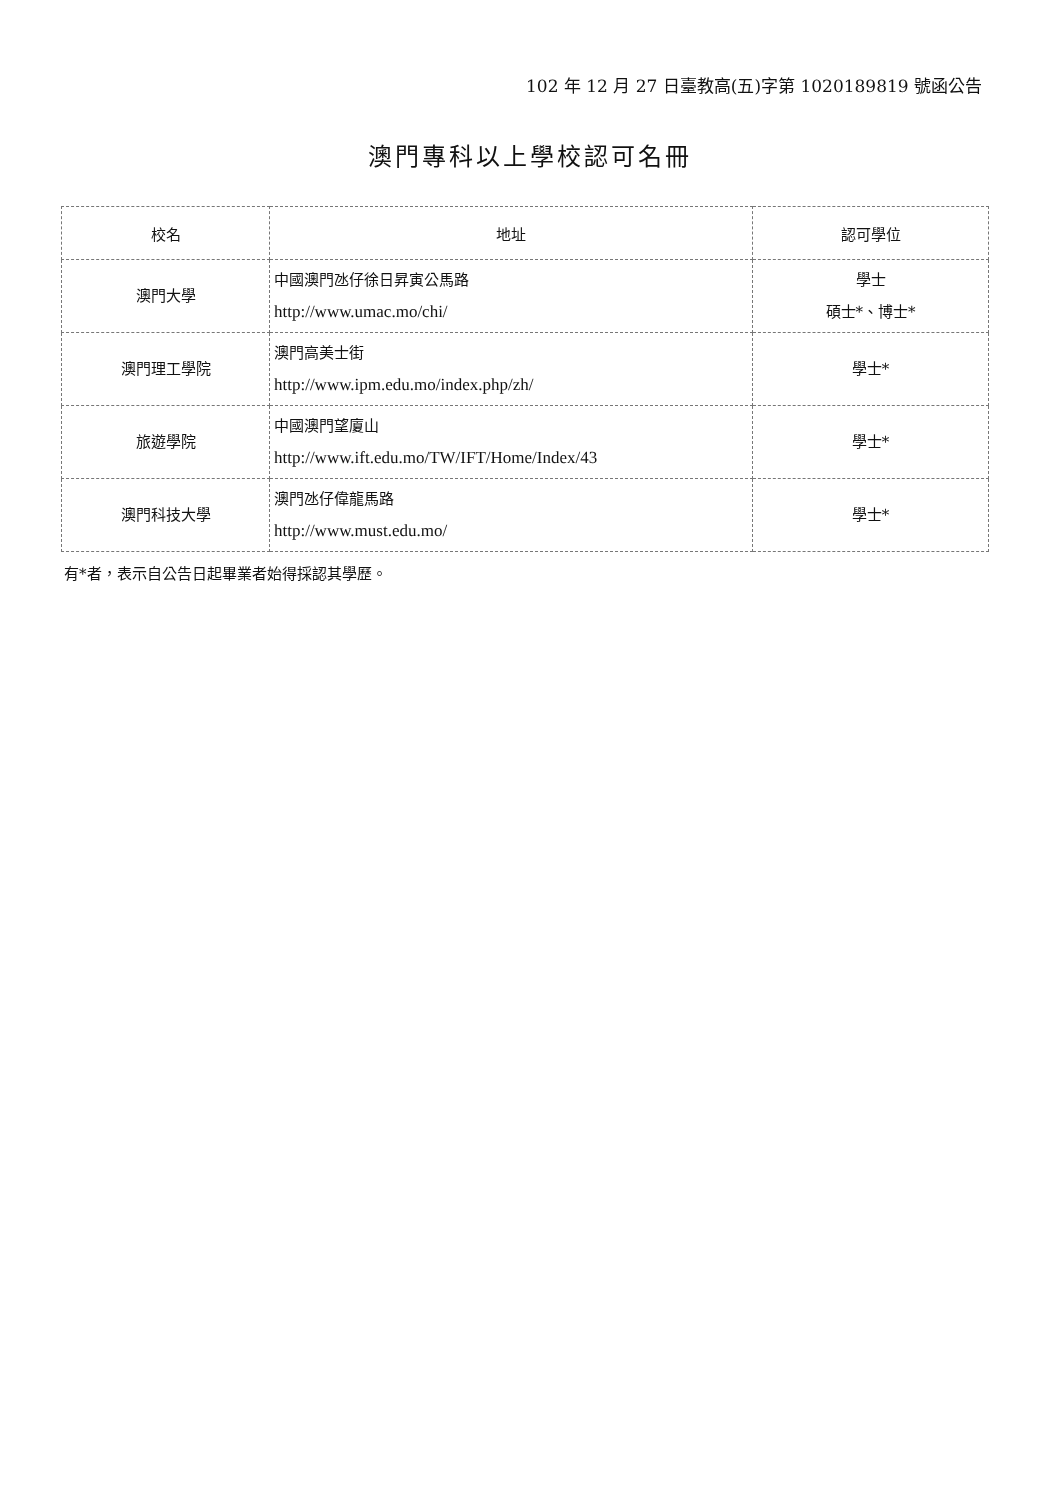102 年 12 月 27 日臺教高(五)字第 1020189819 號函公告
澳門專科以上學校認可名冊
| 校名 | 地址 | 認可學位 |
| --- | --- | --- |
| 澳門大學 | 中國澳門氹仔徐日昇寅公馬路 http://www.umac.mo/chi/ | 學士 碩士*、博士* |
| 澳門理工學院 | 澳門高美士街 http://www.ipm.edu.mo/index.php/zh/ | 學士* |
| 旅遊學院 | 中國澳門望廈山 http://www.ift.edu.mo/TW/IFT/Home/Index/43 | 學士* |
| 澳門科技大學 | 澳門氹仔偉龍馬路 http://www.must.edu.mo/ | 學士* |
有*者，表示自公告日起畢業者始得採認其學歷。